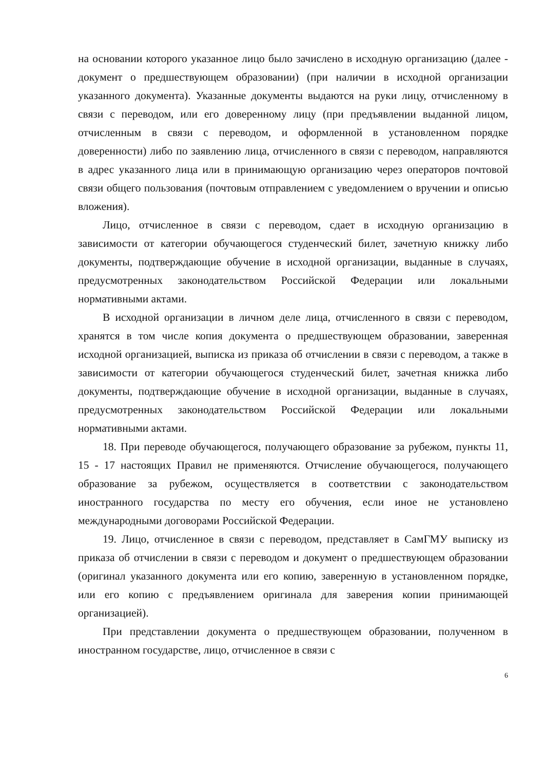на основании которого указанное лицо было зачислено в исходную организацию (далее - документ о предшествующем образовании) (при наличии в исходной организации указанного документа). Указанные документы выдаются на руки лицу, отчисленному в связи с переводом, или его доверенному лицу (при предъявлении выданной лицом, отчисленным в связи с переводом, и оформленной в установленном порядке доверенности) либо по заявлению лица, отчисленного в связи с переводом, направляются в адрес указанного лица или в принимающую организацию через операторов почтовой связи общего пользования (почтовым отправлением с уведомлением о вручении и описью вложения).
Лицо, отчисленное в связи с переводом, сдает в исходную организацию в зависимости от категории обучающегося студенческий билет, зачетную книжку либо документы, подтверждающие обучение в исходной организации, выданные в случаях, предусмотренных законодательством Российской Федерации или локальными нормативными актами.
В исходной организации в личном деле лица, отчисленного в связи с переводом, хранятся в том числе копия документа о предшествующем образовании, заверенная исходной организацией, выписка из приказа об отчислении в связи с переводом, а также в зависимости от категории обучающегося студенческий билет, зачетная книжка либо документы, подтверждающие обучение в исходной организации, выданные в случаях, предусмотренных законодательством Российской Федерации или локальными нормативными актами.
18. При переводе обучающегося, получающего образование за рубежом, пункты 11, 15 - 17 настоящих Правил не применяются. Отчисление обучающегося, получающего образование за рубежом, осуществляется в соответствии с законодательством иностранного государства по месту его обучения, если иное не установлено международными договорами Российской Федерации.
19. Лицо, отчисленное в связи с переводом, представляет в СамГМУ выписку из приказа об отчислении в связи с переводом и документ о предшествующем образовании (оригинал указанного документа или его копию, заверенную в установленном порядке, или его копию с предъявлением оригинала для заверения копии принимающей организацией).
При представлении документа о предшествующем образовании, полученном в иностранном государстве, лицо, отчисленное в связи с
6